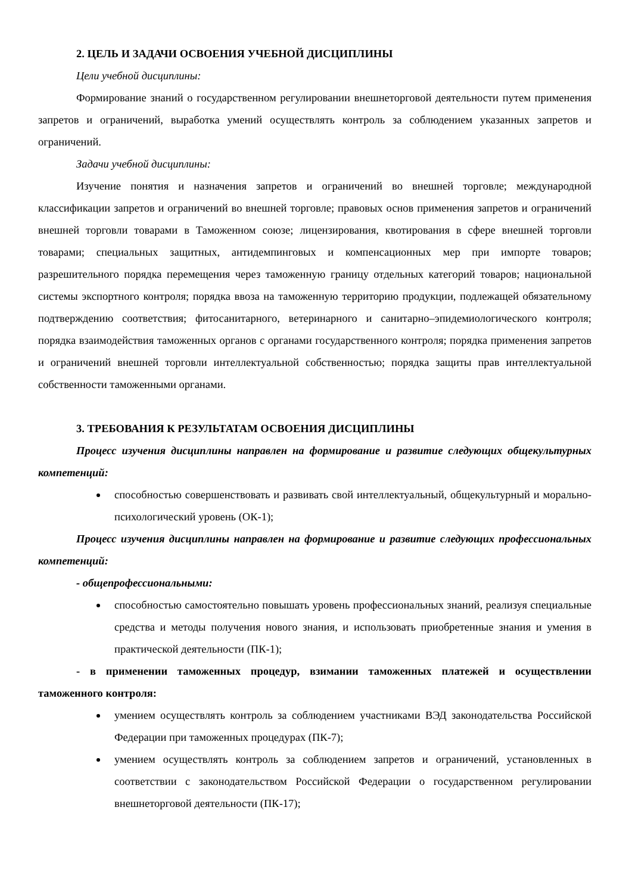2. ЦЕЛЬ И ЗАДАЧИ ОСВОЕНИЯ УЧЕБНОЙ ДИСЦИПЛИНЫ
Цели учебной дисциплины:
Формирование знаний о государственном регулировании внешнеторговой деятельности путем применения запретов и ограничений, выработка умений осуществлять контроль за соблюдением указанных запретов и ограничений.
Задачи учебной дисциплины:
Изучение понятия и назначения запретов и ограничений во внешней торговле; международной классификации запретов и ограничений во внешней торговле; правовых основ применения запретов и ограничений внешней торговли товарами в Таможенном союзе; лицензирования, квотирования в сфере внешней торговли товарами; специальных защитных, антидемпинговых и компенсационных мер при импорте товаров; разрешительного порядка перемещения через таможенную границу отдельных категорий товаров; национальной системы экспортного контроля; порядка ввоза на таможенную территорию продукции, подлежащей обязательному подтверждению соответствия; фитосанитарного, ветеринарного и санитарно–эпидемиологического контроля; порядка взаимодействия таможенных органов с органами государственного контроля; порядка применения запретов и ограничений внешней торговли интеллектуальной собственностью; порядка защиты прав интеллектуальной собственности таможенными органами.
3. ТРЕБОВАНИЯ К РЕЗУЛЬТАТАМ ОСВОЕНИЯ ДИСЦИПЛИНЫ
Процесс изучения дисциплины направлен на формирование и развитие следующих общекультурных компетенций:
способностью совершенствовать и развивать свой интеллектуальный, общекультурный и морально-психологический уровень (ОК-1);
Процесс изучения дисциплины направлен на формирование и развитие следующих профессиональных компетенций:
- общепрофессиональными:
способностью самостоятельно повышать уровень профессиональных знаний, реализуя специальные средства и методы получения нового знания, и использовать приобретенные знания и умения в практической деятельности (ПК-1);
- в применении таможенных процедур, взимании таможенных платежей и осуществлении таможенного контроля:
умением осуществлять контроль за соблюдением участниками ВЭД законодательства Российской Федерации при таможенных процедурах (ПК-7);
умением осуществлять контроль за соблюдением запретов и ограничений, установленных в соответствии с законодательством Российской Федерации о государственном регулировании внешнеторговой деятельности (ПК-17);